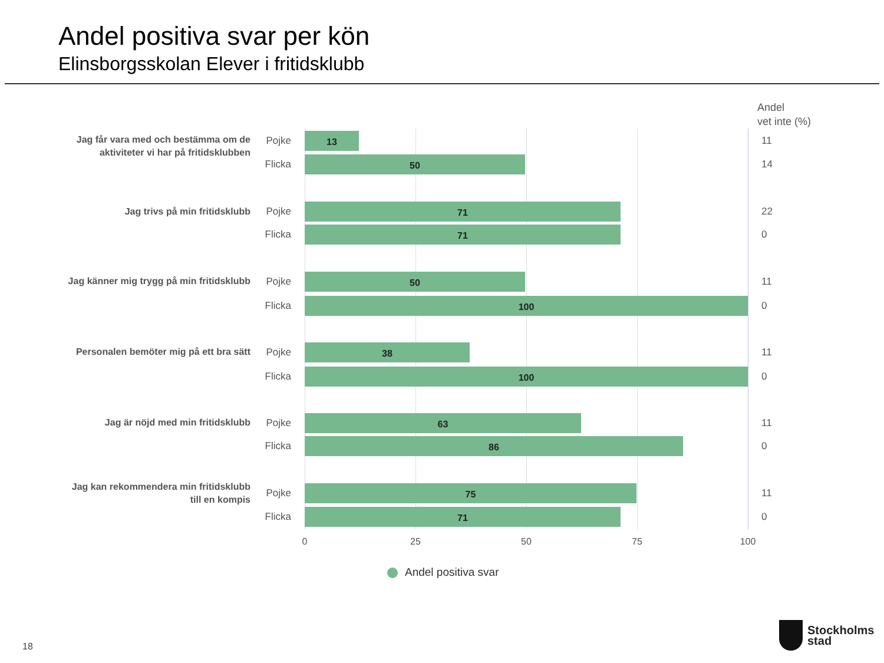Andel positiva svar per kön
Elinsborgsskolan Elever i fritidsklubb
Andel
vet inte (%)
Jag får vara med och bestämma om de aktiviteter vi har på fritidsklubben
Pojke 13 11
Flicka
50 14
Jag trivs på min fritidsklubb
Pojke 71 22
Flicka
71 0
Jag känner mig trygg på min fritidsklubb
Pojke 50 11
Flicka
100 0
Personalen bemöter mig på ett bra sätt
Pojke 38 11
Flicka
100 0
Jag är nöjd med min fritidsklubb
Pojke 63 11
Flicka
86 0
Jag kan rekommendera min fritidsklubb till en kompis
Pojke 75 11
Flicka
71 0
0 25 50 75 100
Andel positiva svar
18
Stockholms
stad